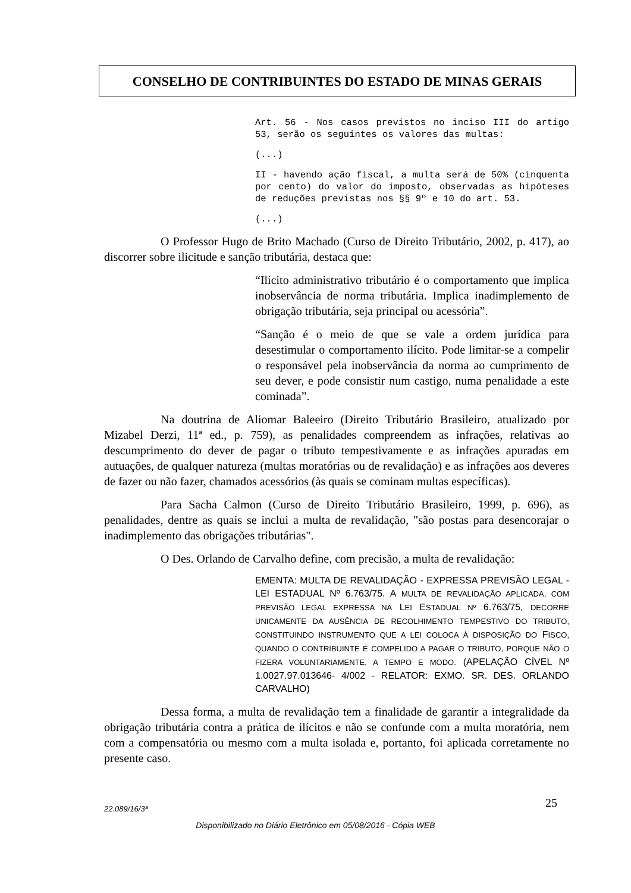CONSELHO DE CONTRIBUINTES DO ESTADO DE MINAS GERAIS
Art. 56 - Nos casos previstos no inciso III do artigo 53, serão os seguintes os valores das multas:
(...)
II - havendo ação fiscal, a multa será de 50% (cinquenta por cento) do valor do imposto, observadas as hipóteses de reduções previstas nos §§ 9º e 10 do art. 53.
(...)
O Professor Hugo de Brito Machado (Curso de Direito Tributário, 2002, p. 417), ao discorrer sobre ilicitude e sanção tributária, destaca que:
“Ilícito administrativo tributário é o comportamento que implica inobservância de norma tributária. Implica inadimplemento de obrigação tributária, seja principal ou acessória”.
“Sanção é o meio de que se vale a ordem jurídica para desestimular o comportamento ilícito. Pode limitar-se a compelir o responsável pela inobservância da norma ao cumprimento de seu dever, e pode consistir num castigo, numa penalidade a este cominada”.
Na doutrina de Aliomar Baleeiro (Direito Tributário Brasileiro, atualizado por Mizabel Derzi, 11ª ed., p. 759), as penalidades compreendem as infrações, relativas ao descumprimento do dever de pagar o tributo tempestivamente e as infrações apuradas em autuações, de qualquer natureza (multas moratórias ou de revalidação) e as infrações aos deveres de fazer ou não fazer, chamados acessórios (às quais se cominam multas específicas).
Para Sacha Calmon (Curso de Direito Tributário Brasileiro, 1999, p. 696), as penalidades, dentre as quais se inclui a multa de revalidação, "são postas para desencorajar o inadimplemento das obrigações tributárias".
O Des. Orlando de Carvalho define, com precisão, a multa de revalidação:
EMENTA: MULTA DE REVALIDAÇÃO - EXPRESSA PREVISÃO LEGAL - LEI ESTADUAL Nº 6.763/75. A MULTA DE REVALIDAÇÃO APLICADA, COM PREVISÃO LEGAL EXPRESSA NA LEI ESTADUAL Nº 6.763/75, DECORRE UNICAMENTE DA AUSÊNCIA DE RECOLHIMENTO TEMPESTIVO DO TRIBUTO, CONSTITUINDO INSTRUMENTO QUE A LEI COLOCA À DISPOSIÇÃO DO FISCO, QUANDO O CONTRIBUINTE É COMPELIDO A PAGAR O TRIBUTO, PORQUE NÃO O FIZERA VOLUNTARIAMENTE, A TEMPO E MODO. (APELAÇÃO CÍVEL Nº 1.0027.97.013646- 4/002 - RELATOR: EXMO. SR. DES. ORLANDO CARVALHO)
Dessa forma, a multa de revalidação tem a finalidade de garantir a integralidade da obrigação tributária contra a prática de ilícitos e não se confunde com a multa moratória, nem com a compensatória ou mesmo com a multa isolada e, portanto, foi aplicada corretamente no presente caso.
22.089/16/3ª 25
Disponibilizado no Diário Eletrônico em 05/08/2016 - Cópia WEB